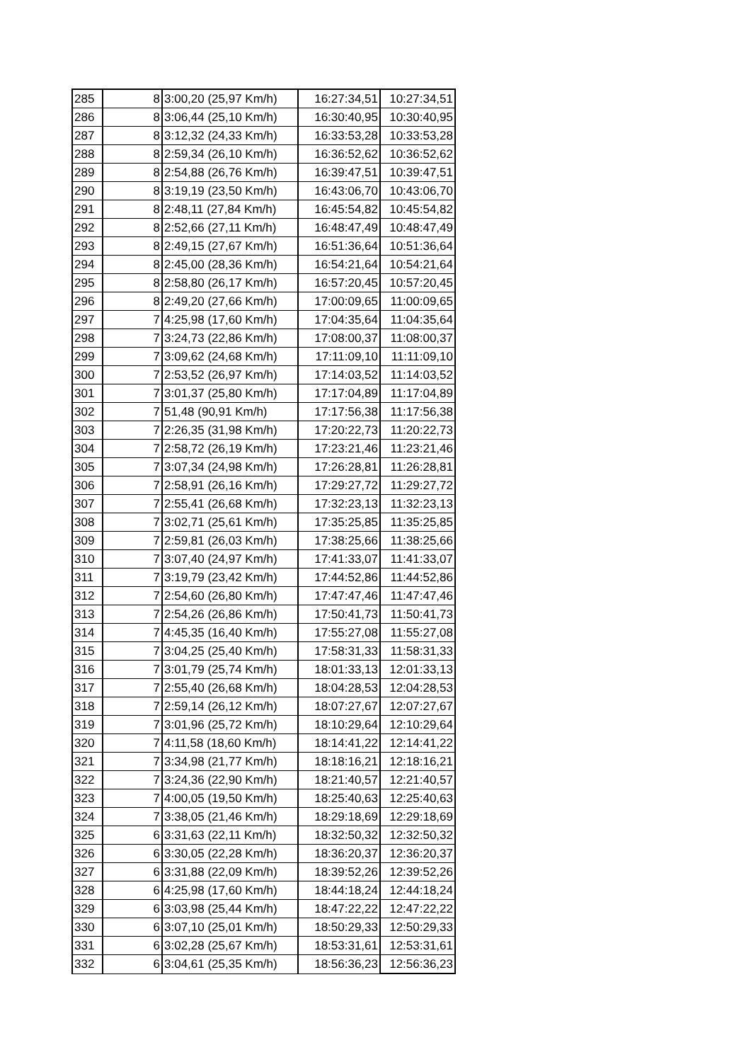| 285 | 8 | 3:00,20 (25,97 Km/h) | 16:27:34,51 | 10:27:34,51 |
| 286 | 8 | 3:06,44 (25,10 Km/h) | 16:30:40,95 | 10:30:40,95 |
| 287 | 8 | 3:12,32 (24,33 Km/h) | 16:33:53,28 | 10:33:53,28 |
| 288 | 8 | 2:59,34 (26,10 Km/h) | 16:36:52,62 | 10:36:52,62 |
| 289 | 8 | 2:54,88 (26,76 Km/h) | 16:39:47,51 | 10:39:47,51 |
| 290 | 8 | 3:19,19 (23,50 Km/h) | 16:43:06,70 | 10:43:06,70 |
| 291 | 8 | 2:48,11 (27,84 Km/h) | 16:45:54,82 | 10:45:54,82 |
| 292 | 8 | 2:52,66 (27,11 Km/h) | 16:48:47,49 | 10:48:47,49 |
| 293 | 8 | 2:49,15 (27,67 Km/h) | 16:51:36,64 | 10:51:36,64 |
| 294 | 8 | 2:45,00 (28,36 Km/h) | 16:54:21,64 | 10:54:21,64 |
| 295 | 8 | 2:58,80 (26,17 Km/h) | 16:57:20,45 | 10:57:20,45 |
| 296 | 8 | 2:49,20 (27,66 Km/h) | 17:00:09,65 | 11:00:09,65 |
| 297 | 7 | 4:25,98 (17,60 Km/h) | 17:04:35,64 | 11:04:35,64 |
| 298 | 7 | 3:24,73 (22,86 Km/h) | 17:08:00,37 | 11:08:00,37 |
| 299 | 7 | 3:09,62 (24,68 Km/h) | 17:11:09,10 | 11:11:09,10 |
| 300 | 7 | 2:53,52 (26,97 Km/h) | 17:14:03,52 | 11:14:03,52 |
| 301 | 7 | 3:01,37 (25,80 Km/h) | 17:17:04,89 | 11:17:04,89 |
| 302 | 7 | 51,48 (90,91 Km/h) | 17:17:56,38 | 11:17:56,38 |
| 303 | 7 | 2:26,35 (31,98 Km/h) | 17:20:22,73 | 11:20:22,73 |
| 304 | 7 | 2:58,72 (26,19 Km/h) | 17:23:21,46 | 11:23:21,46 |
| 305 | 7 | 3:07,34 (24,98 Km/h) | 17:26:28,81 | 11:26:28,81 |
| 306 | 7 | 2:58,91 (26,16 Km/h) | 17:29:27,72 | 11:29:27,72 |
| 307 | 7 | 2:55,41 (26,68 Km/h) | 17:32:23,13 | 11:32:23,13 |
| 308 | 7 | 3:02,71 (25,61 Km/h) | 17:35:25,85 | 11:35:25,85 |
| 309 | 7 | 2:59,81 (26,03 Km/h) | 17:38:25,66 | 11:38:25,66 |
| 310 | 7 | 3:07,40 (24,97 Km/h) | 17:41:33,07 | 11:41:33,07 |
| 311 | 7 | 3:19,79 (23,42 Km/h) | 17:44:52,86 | 11:44:52,86 |
| 312 | 7 | 2:54,60 (26,80 Km/h) | 17:47:47,46 | 11:47:47,46 |
| 313 | 7 | 2:54,26 (26,86 Km/h) | 17:50:41,73 | 11:50:41,73 |
| 314 | 7 | 4:45,35 (16,40 Km/h) | 17:55:27,08 | 11:55:27,08 |
| 315 | 7 | 3:04,25 (25,40 Km/h) | 17:58:31,33 | 11:58:31,33 |
| 316 | 7 | 3:01,79 (25,74 Km/h) | 18:01:33,13 | 12:01:33,13 |
| 317 | 7 | 2:55,40 (26,68 Km/h) | 18:04:28,53 | 12:04:28,53 |
| 318 | 7 | 2:59,14 (26,12 Km/h) | 18:07:27,67 | 12:07:27,67 |
| 319 | 7 | 3:01,96 (25,72 Km/h) | 18:10:29,64 | 12:10:29,64 |
| 320 | 7 | 4:11,58 (18,60 Km/h) | 18:14:41,22 | 12:14:41,22 |
| 321 | 7 | 3:34,98 (21,77 Km/h) | 18:18:16,21 | 12:18:16,21 |
| 322 | 7 | 3:24,36 (22,90 Km/h) | 18:21:40,57 | 12:21:40,57 |
| 323 | 7 | 4:00,05 (19,50 Km/h) | 18:25:40,63 | 12:25:40,63 |
| 324 | 7 | 3:38,05 (21,46 Km/h) | 18:29:18,69 | 12:29:18,69 |
| 325 | 6 | 3:31,63 (22,11 Km/h) | 18:32:50,32 | 12:32:50,32 |
| 326 | 6 | 3:30,05 (22,28 Km/h) | 18:36:20,37 | 12:36:20,37 |
| 327 | 6 | 3:31,88 (22,09 Km/h) | 18:39:52,26 | 12:39:52,26 |
| 328 | 6 | 4:25,98 (17,60 Km/h) | 18:44:18,24 | 12:44:18,24 |
| 329 | 6 | 3:03,98 (25,44 Km/h) | 18:47:22,22 | 12:47:22,22 |
| 330 | 6 | 3:07,10 (25,01 Km/h) | 18:50:29,33 | 12:50:29,33 |
| 331 | 6 | 3:02,28 (25,67 Km/h) | 18:53:31,61 | 12:53:31,61 |
| 332 | 6 | 3:04,61 (25,35 Km/h) | 18:56:36,23 | 12:56:36,23 |